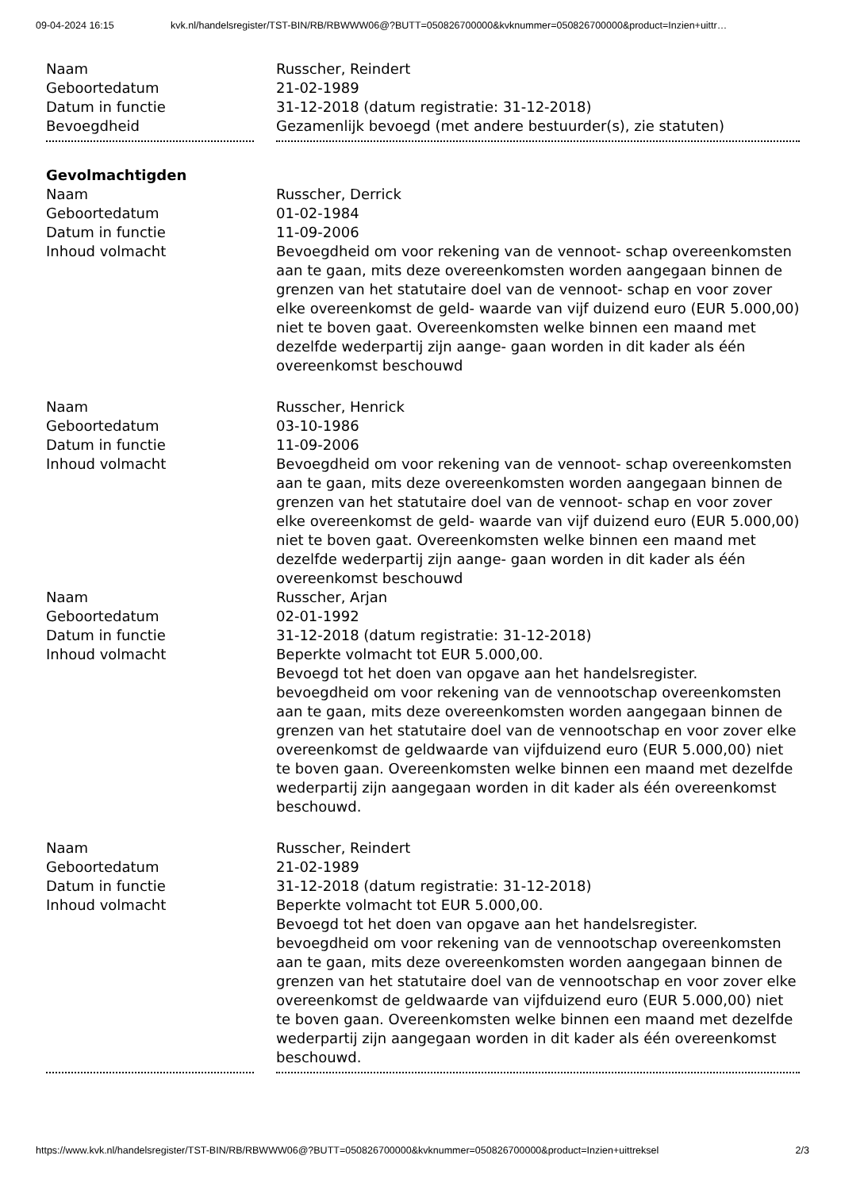09-04-2024 16:15 kvk.nl/handelsregister/TST-BIN/RB/RBWWW06@?BUTT=050826700000&kvknummer=050826700000&product=Inzien+uittr…
| Naam | Russcher, Reindert |
| Geboortedatum | 21-02-1989 |
| Datum in functie | 31-12-2018 (datum registratie: 31-12-2018) |
| Bevoegdheid | Gezamenlijk bevoegd (met andere bestuurder(s), zie statuten) |
| Gevolmachtigden | |
| Naam | Russcher, Derrick |
| Geboortedatum | 01-02-1984 |
| Datum in functie | 11-09-2006 |
| Inhoud volmacht | Bevoegdheid om voor rekening van de vennoot- schap overeenkomsten aan te gaan, mits deze overeenkomsten worden aangegaan binnen de grenzen van het statutaire doel van de vennoot- schap en voor zover elke overeenkomst de geld- waarde van vijf duizend euro (EUR 5.000,00) niet te boven gaat. Overeenkomsten welke binnen een maand met dezelfde wederpartij zijn aange- gaan worden in dit kader als één overeenkomst beschouwd |
| Naam | Russcher, Henrick |
| Geboortedatum | 03-10-1986 |
| Datum in functie | 11-09-2006 |
| Inhoud volmacht | Bevoegdheid om voor rekening van de vennoot- schap overeenkomsten aan te gaan, mits deze overeenkomsten worden aangegaan binnen de grenzen van het statutaire doel van de vennoot- schap en voor zover elke overeenkomst de geld- waarde van vijf duizend euro (EUR 5.000,00) niet te boven gaat. Overeenkomsten welke binnen een maand met dezelfde wederpartij zijn aange- gaan worden in dit kader als één overeenkomst beschouwd |
| Naam | Russcher, Arjan |
| Geboortedatum | 02-01-1992 |
| Datum in functie | 31-12-2018 (datum registratie: 31-12-2018) |
| Inhoud volmacht | Beperkte volmacht tot EUR 5.000,00. Bevoegd tot het doen van opgave aan het handelsregister. bevoegdheid om voor rekening van de vennootschap overeenkomsten aan te gaan, mits deze overeenkomsten worden aangegaan binnen de grenzen van het statutaire doel van de vennootschap en voor zover elke overeenkomst de geldwaarde van vijfduizend euro (EUR 5.000,00) niet te boven gaan. Overeenkomsten welke binnen een maand met dezelfde wederpartij zijn aangegaan worden in dit kader als één overeenkomst beschouwd. |
| Naam | Russcher, Reindert |
| Geboortedatum | 21-02-1989 |
| Datum in functie | 31-12-2018 (datum registratie: 31-12-2018) |
| Inhoud volmacht | Beperkte volmacht tot EUR 5.000,00. Bevoegd tot het doen van opgave aan het handelsregister. bevoegdheid om voor rekening van de vennootschap overeenkomsten aan te gaan, mits deze overeenkomsten worden aangegaan binnen de grenzen van het statutaire doel van de vennootschap en voor zover elke overeenkomst de geldwaarde van vijfduizend euro (EUR 5.000,00) niet te boven gaan. Overeenkomsten welke binnen een maand met dezelfde wederpartij zijn aangegaan worden in dit kader als één overeenkomst beschouwd. |
https://www.kvk.nl/handelsregister/TST-BIN/RB/RBWWW06@?BUTT=050826700000&kvknummer=050826700000&product=Inzien+uittreksel 2/3